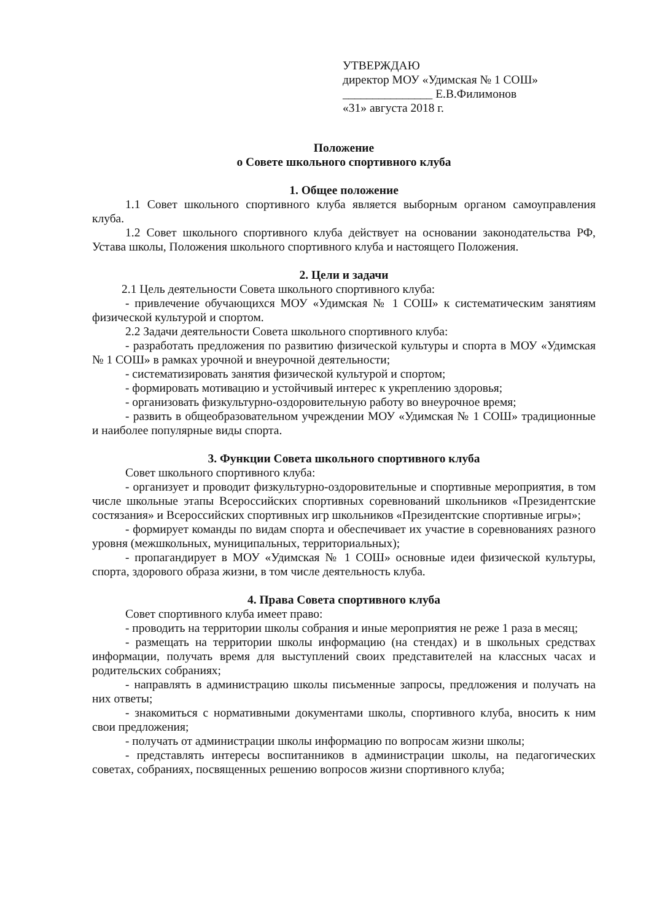УТВЕРЖДАЮ
директор МОУ «Удимская № 1 СОШ»
_______________ Е.В.Филимонов
«31» августа 2018 г.
Положение
о Совете школьного спортивного клуба
1. Общее положение
1.1 Совет школьного спортивного клуба является выборным органом самоуправления клуба.
1.2 Совет школьного спортивного клуба действует на основании законодательства РФ, Устава школы, Положения школьного спортивного клуба и настоящего Положения.
2. Цели и задачи
2.1 Цель деятельности Совета школьного спортивного клуба:
- привлечение обучающихся МОУ «Удимская № 1 СОШ» к систематическим занятиям физической культурой и спортом.
2.2 Задачи деятельности Совета школьного спортивного клуба:
- разработать предложения по развитию физической культуры и спорта в МОУ «Удимская № 1 СОШ» в рамках урочной и внеурочной деятельности;
- систематизировать занятия физической культурой и спортом;
- формировать мотивацию и устойчивый интерес к укреплению здоровья;
- организовать физкультурно-оздоровительную работу во внеурочное время;
- развить в общеобразовательном учреждении МОУ «Удимская № 1 СОШ» традиционные и наиболее популярные виды спорта.
3. Функции Совета школьного спортивного клуба
Совет школьного спортивного клуба:
- организует и проводит физкультурно-оздоровительные и спортивные мероприятия, в том числе школьные этапы Всероссийских спортивных соревнований школьников «Президентские состязания» и Всероссийских спортивных игр школьников «Президентские спортивные игры»;
- формирует команды по видам спорта и обеспечивает их участие в соревнованиях разного уровня (межшкольных, муниципальных, территориальных);
- пропагандирует в МОУ «Удимская № 1 СОШ» основные идеи физической культуры, спорта, здорового образа жизни, в том числе деятельность клуба.
4. Права Совета спортивного клуба
Совет спортивного клуба имеет право:
- проводить на территории школы собрания и иные мероприятия не реже 1 раза в месяц;
- размещать на территории школы информацию (на стендах) и в школьных средствах информации, получать время для выступлений своих представителей на классных часах и родительских собраниях;
- направлять в администрацию школы письменные запросы, предложения и получать на них ответы;
- знакомиться с нормативными документами школы, спортивного клуба, вносить к ним свои предложения;
- получать от администрации школы информацию по вопросам жизни школы;
- представлять интересы воспитанников в администрации школы, на педагогических советах, собраниях, посвященных решению вопросов жизни спортивного клуба;